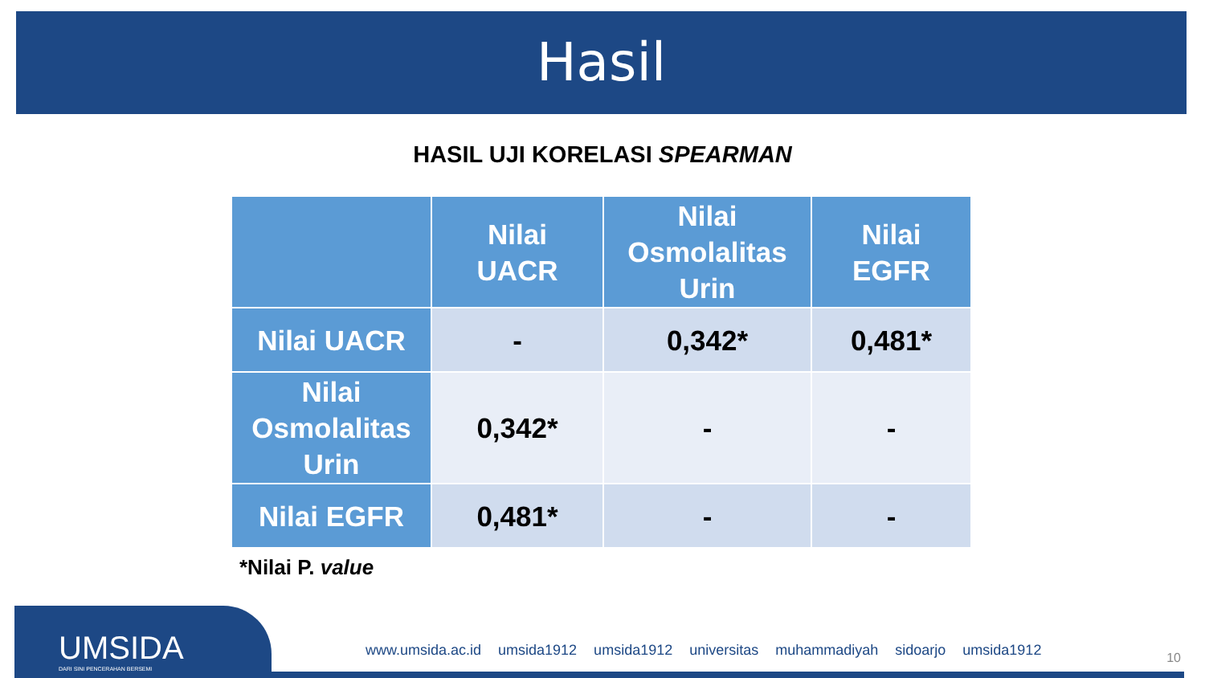Hasil
HASIL UJI KORELASI SPEARMAN
| | Nilai UACR | Nilai Osmolalitas Urin | Nilai EGFR |
| --- | --- | --- | --- |
| Nilai UACR | - | 0,342* | 0,481* |
| Nilai Osmolalitas Urin | 0,342* | - | - |
| Nilai EGFR | 0,481* | - | - |
*Nilai P. value
UMSIDA
DARI SINI PENCERAHAN BERSEMI
www.umsida.ac.id umsida1912 umsida1912 universitas muhammadiyah sidoarjo umsida1912
10